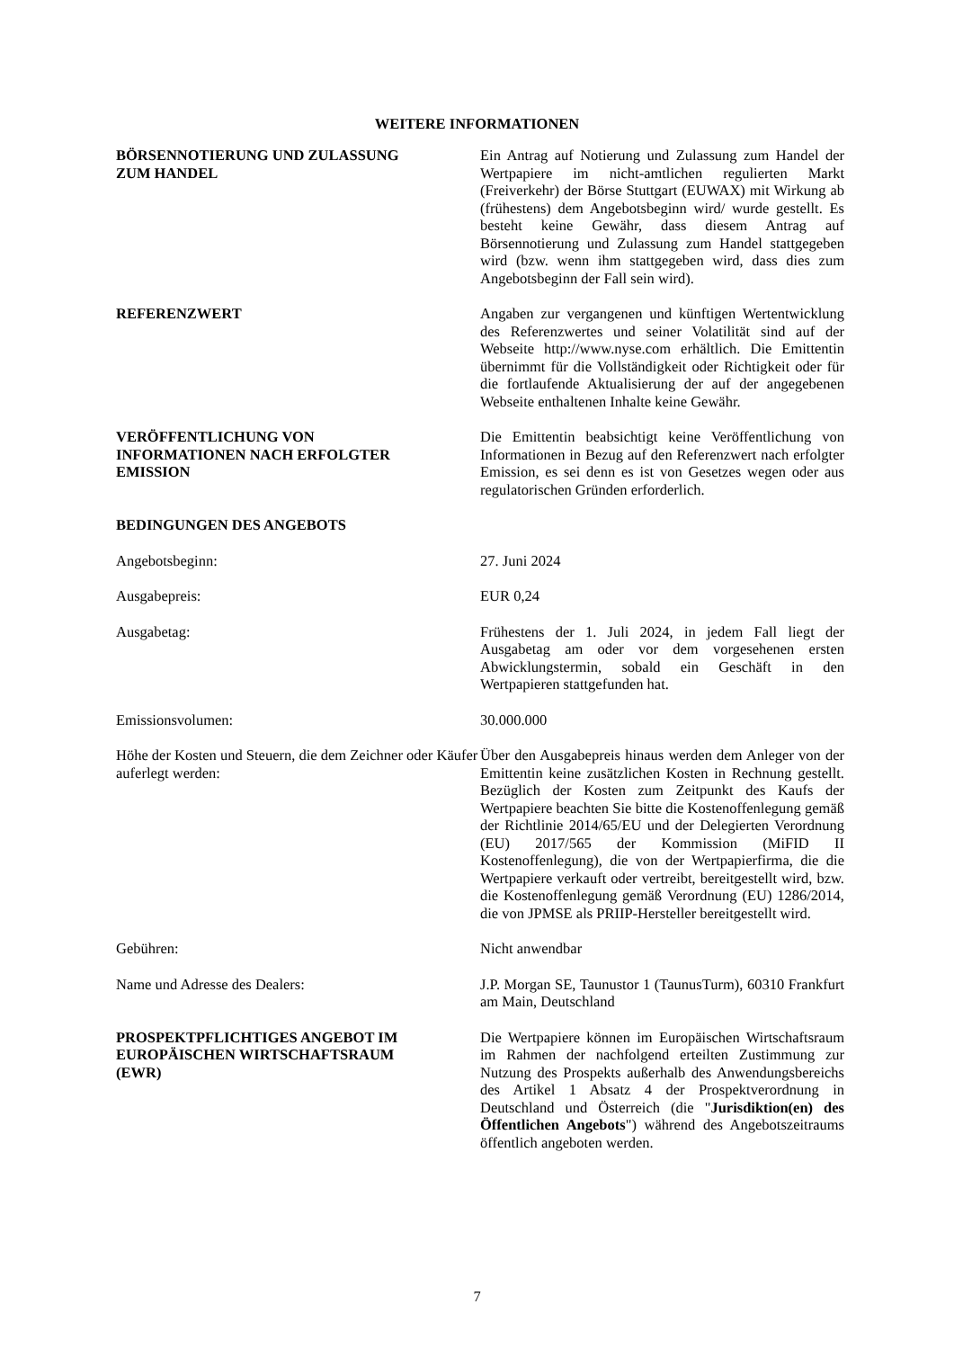WEITERE INFORMATIONEN
BÖRSENNOTIERUNG UND ZULASSUNG
ZUM HANDEL
Ein Antrag auf Notierung und Zulassung zum Handel der Wertpapiere im nicht-amtlichen regulierten Markt (Freiverkehr) der Börse Stuttgart (EUWAX) mit Wirkung ab (frühestens) dem Angebotsbeginn wird/ wurde gestellt. Es besteht keine Gewähr, dass diesem Antrag auf Börsennotierung und Zulassung zum Handel stattgegeben wird (bzw. wenn ihm stattgegeben wird, dass dies zum Angebotsbeginn der Fall sein wird).
REFERENZWERT Angaben zur vergangenen und künftigen Wertentwicklung des Referenzwertes und seiner Volatilität sind auf der Webseite http://www.nyse.com erhältlich. Die Emittentin übernimmt für die Vollständigkeit oder Richtigkeit oder für die fortlaufende Aktualisierung der auf der angegebenen Webseite enthaltenen Inhalte keine Gewähr.
VERÖFFENTLICHUNG VON
INFORMATIONEN NACH ERFOLGTER
EMISSION
Die Emittentin beabsichtigt keine Veröffentlichung von Informationen in Bezug auf den Referenzwert nach erfolgter Emission, es sei denn es ist von Gesetzes wegen oder aus regulatorischen Gründen erforderlich.
BEDINGUNGEN DES ANGEBOTS
Angebotsbeginn: 27. Juni 2024
Ausgabepreis: EUR 0,24
Ausgabetag: Frühestens der 1. Juli 2024, in jedem Fall liegt der Ausgabetag am oder vor dem vorgesehenen ersten Abwicklungstermin, sobald ein Geschäft in den Wertpapieren stattgefunden hat.
Emissionsvolumen: 30.000.000
Höhe der Kosten und Steuern, die dem Zeichner oder Käufer auferlegt werden:
Über den Ausgabepreis hinaus werden dem Anleger von der Emittentin keine zusätzlichen Kosten in Rechnung gestellt. Bezüglich der Kosten zum Zeitpunkt des Kaufs der Wertpapiere beachten Sie bitte die Kostenoffenlegung gemäß der Richtlinie 2014/65/EU und der Delegierten Verordnung (EU) 2017/565 der Kommission (MiFID II Kostenoffenlegung), die von der Wertpapierfirma, die die Wertpapiere verkauft oder vertreibt, bereitgestellt wird, bzw. die Kostenoffenlegung gemäß Verordnung (EU) 1286/2014, die von JPMSE als PRIIP-Hersteller bereitgestellt wird.
Gebühren: Nicht anwendbar
Name und Adresse des Dealers: J.P. Morgan SE, Taunustor 1 (TaunusTurm), 60310 Frankfurt am Main, Deutschland
PROSPEKTPFLICHTIGES ANGEBOT IM
EUROPÄISCHEN WIRTSCHAFTSRAUM
(EWR)
Die Wertpapiere können im Europäischen Wirtschaftsraum im Rahmen der nachfolgend erteilten Zustimmung zur Nutzung des Prospekts außerhalb des Anwendungsbereichs des Artikel 1 Absatz 4 der Prospektverordnung in Deutschland und Österreich (die "Jurisdiktion(en) des Öffentlichen Angebots") während des Angebotszeitraums öffentlich angeboten werden.
7